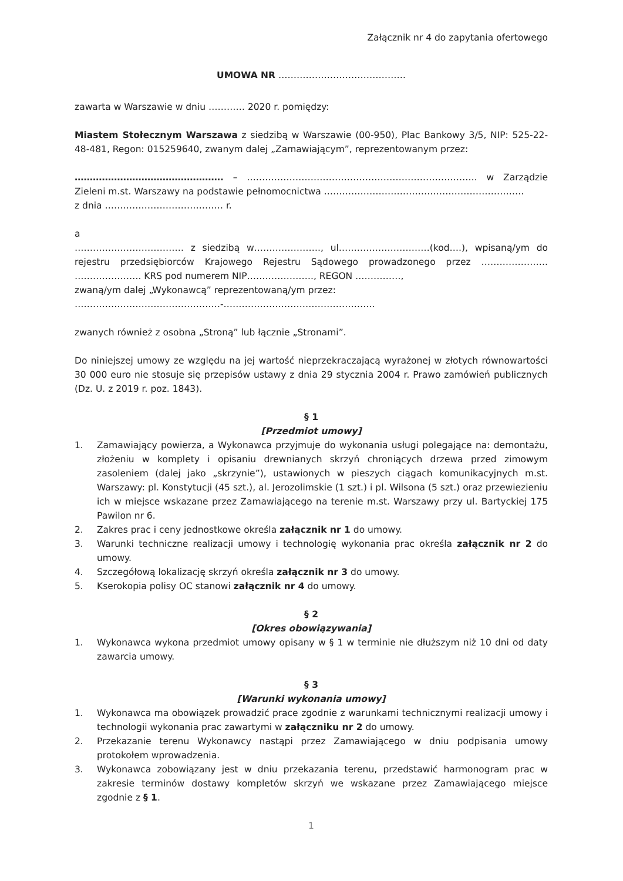Załącznik nr 4 do zapytania ofertowego
UMOWA NR ……………………………………
zawarta w Warszawie w dniu ………… 2020 r. pomiędzy:
Miastem Stołecznym Warszawa z siedzibą w Warszawie (00-950), Plac Bankowy 3/5, NIP: 525-22-48-481, Regon: 015259640, zwanym dalej „Zamawiającym”, reprezentowanym przez:
…………………………………………. – …………………………………………………………………. w Zarządzie Zieleni m.st. Warszawy na podstawie pełnomocnictwa …………………………………………………………
z dnia ………………………………… r.
a
……………………………… z siedzibą w…………………., ul…………………………(kod….), wpisaną/ym do rejestru przedsiębiorców Krajowego Rejestru Sądowego prowadzonego przez …………………. …………………. KRS pod numerem NIP…………………., REGON ……………,
zwaną/ym dalej „Wykonawcą” reprezentowaną/ym przez:
…………………………………………-…………………………………………..
zwanych również z osobna „Stroną” lub łącznie „Stronami”.
Do niniejszej umowy ze względu na jej wartość nieprzekraczającą wyrażonej w złotych równowartości 30 000 euro nie stosuje się przepisów ustawy z dnia 29 stycznia 2004 r. Prawo zamówień publicznych (Dz. U. z 2019 r. poz. 1843).
§ 1
[Przedmiot umowy]
1. Zamawiający powierza, a Wykonawca przyjmuje do wykonania usługi polegające na: demontażu, złożeniu w komplety i opisaniu drewnianych skrzyń chroniących drzewa przed zimowym zasoleniem (dalej jako „skrzynie”), ustawionych w pieszych ciągach komunikacyjnych m.st. Warszawy: pl. Konstytucji (45 szt.), al. Jerozolimskie (1 szt.) i pl. Wilsona (5 szt.) oraz przewiezieniu ich w miejsce wskazane przez Zamawiającego na terenie m.st. Warszawy przy ul. Bartyckiej 175 Pawilon nr 6.
2. Zakres prac i ceny jednostkowe określa załącznik nr 1 do umowy.
3. Warunki techniczne realizacji umowy i technologię wykonania prac określa załącznik nr 2 do umowy.
4. Szczegółową lokalizację skrzyń określa załącznik nr 3 do umowy.
5. Kserokopia polisy OC stanowi załącznik nr 4 do umowy.
§ 2
[Okres obowiązywania]
1. Wykonawca wykona przedmiot umowy opisany w § 1 w terminie nie dłuższym niż 10 dni od daty zawarcia umowy.
§ 3
[Warunki wykonania umowy]
1. Wykonawca ma obowiązek prowadzić prace zgodnie z warunkami technicznymi realizacji umowy i technologii wykonania prac zawartymi w załączniku nr 2 do umowy.
2. Przekazanie terenu Wykonawcy nastąpi przez Zamawiającego w dniu podpisania umowy protokołem wprowadzenia.
3. Wykonawca zobowiązany jest w dniu przekazania terenu, przedstawić harmonogram prac w zakresie terminów dostawy kompletów skrzyń we wskazane przez Zamawiającego miejsce zgodnie z § 1.
1